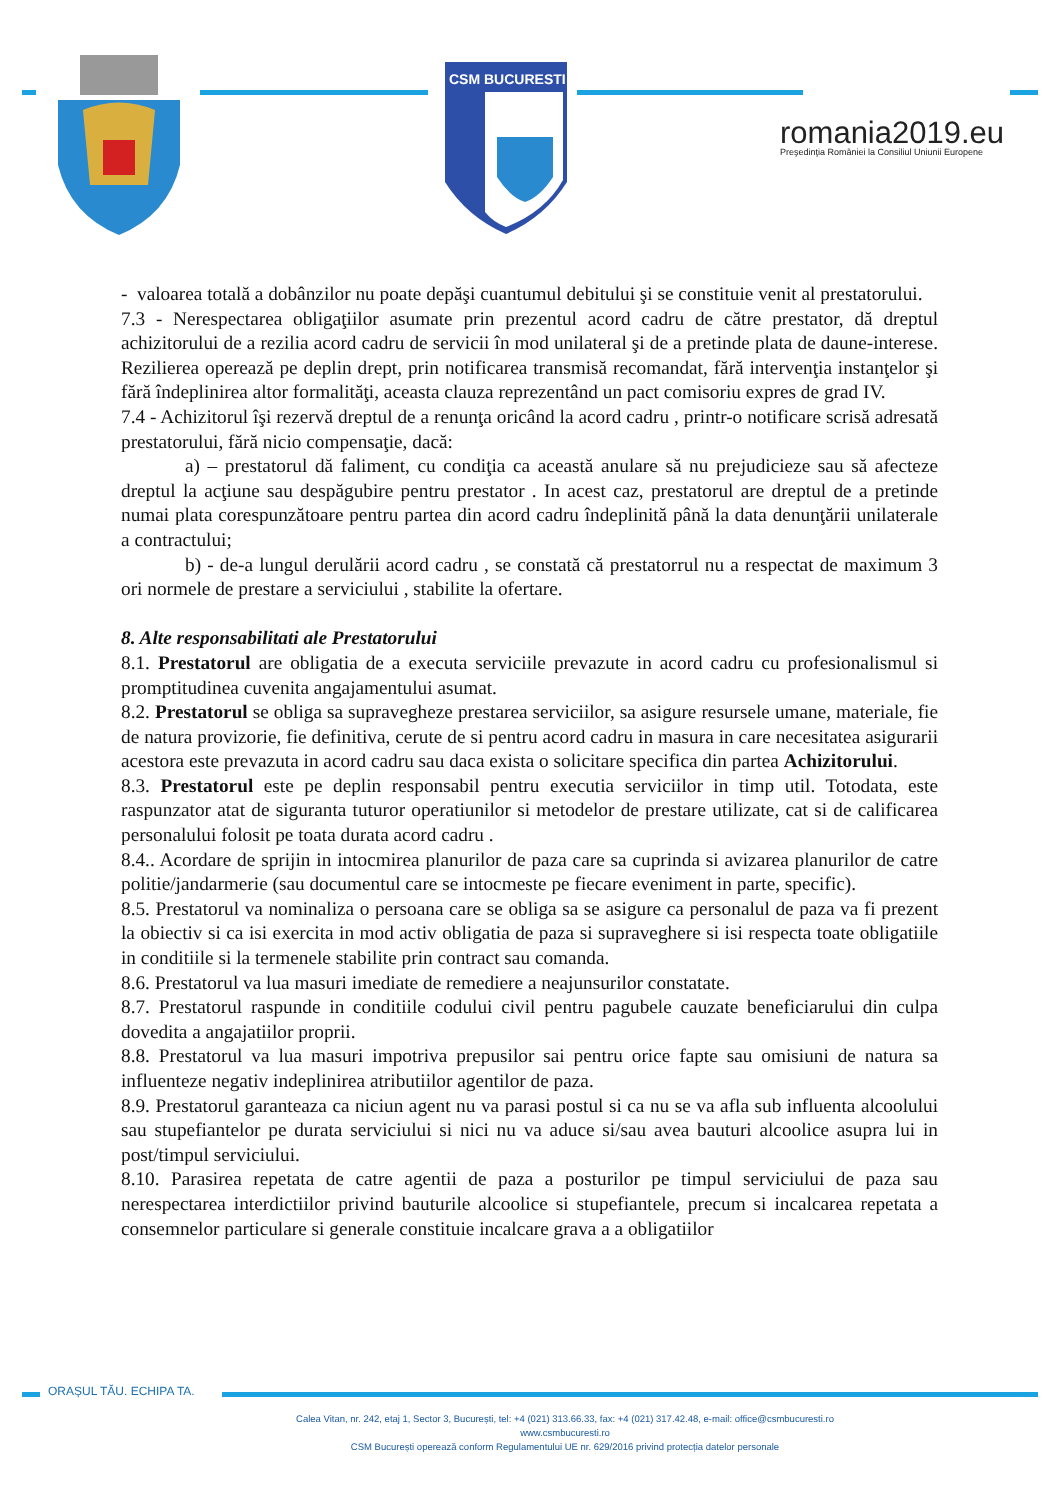CSM BUCURESTI
romania2019.eu
Preşedinţia României la Consiliul Uniunii Europene
- valoarea totală a dobânzilor nu poate depăşi cuantumul debitului şi se constituie venit al prestatorului.
7.3 - Nerespectarea obligaţiilor asumate prin prezentul acord cadru de către prestator, dă dreptul achizitorului de a rezilia acord cadru de servicii în mod unilateral şi de a pretinde plata de daune-interese. Rezilierea operează pe deplin drept, prin notificarea transmisă recomandat, fără intervenţia instanţelor şi fără îndeplinirea altor formalităţi, aceasta clauza reprezentând un pact comisoriu expres de grad IV.
7.4 - Achizitorul îşi rezervă dreptul de a renunţa oricând la acord cadru , printr-o notificare scrisă adresată prestatorului, fără nicio compensaţie, dacă:
a) – prestatorul dă faliment, cu condiţia ca această anulare să nu prejudicieze sau să afecteze dreptul la acţiune sau despăgubire pentru prestator . In acest caz, prestatorul are dreptul de a pretinde numai plata corespunzătoare pentru partea din acord cadru îndeplinită până la data denunţării unilaterale a contractului;
b) - de-a lungul derulării acord cadru , se constată că prestatorrul nu a respectat de maximum 3 ori normele de prestare a serviciului , stabilite la ofertare.
8. Alte responsabilitati ale Prestatorului
8.1. Prestatorul are obligatia de a executa serviciile prevazute in acord cadru cu profesionalismul si promptitudinea cuvenita angajamentului asumat.
8.2. Prestatorul se obliga sa supravegheze prestarea serviciilor, sa asigure resursele umane, materiale, fie de natura provizorie, fie definitiva, cerute de si pentru acord cadru in masura in care necesitatea asigurarii acestora este prevazuta in acord cadru sau daca exista o solicitare specifica din partea Achizitorului.
8.3. Prestatorul este pe deplin responsabil pentru executia serviciilor in timp util. Totodata, este raspunzator atat de siguranta tuturor operatiunilor si metodelor de prestare utilizate, cat si de calificarea personalului folosit pe toata durata acord cadru .
8.4.. Acordare de sprijin in intocmirea planurilor de paza care sa cuprinda si avizarea planurilor de catre politie/jandarmerie (sau documentul care se intocmeste pe fiecare eveniment in parte, specific).
8.5. Prestatorul va nominaliza o persoana care se obliga sa se asigure ca personalul de paza va fi prezent la obiectiv si ca isi exercita in mod activ obligatia de paza si supraveghere si isi respecta toate obligatiile in conditiile si la termenele stabilite prin contract sau comanda.
8.6. Prestatorul va lua masuri imediate de remediere a neajunsurilor constatate.
8.7. Prestatorul raspunde in conditiile codului civil pentru pagubele cauzate beneficiarului din culpa dovedita a angajatiilor proprii.
8.8. Prestatorul va lua masuri impotriva prepusilor sai pentru orice fapte sau omisiuni de natura sa influenteze negativ indeplinirea atributiilor agentilor de paza.
8.9. Prestatorul garanteaza ca niciun agent nu va parasi postul si ca nu se va afla sub influenta alcoolului sau stupefiantelor pe durata serviciului si nici nu va aduce si/sau avea bauturi alcoolice asupra lui in post/timpul serviciului.
8.10. Parasirea repetata de catre agentii de paza a posturilor pe timpul serviciului de paza sau nerespectarea interdictiilor privind bauturile alcoolice si stupefiantele, precum si incalcarea repetata a consemnelor particulare si generale constituie incalcare grava a a obligatiilor
ORAȘUL TĂU. ECHIPA TA.
Calea Vitan, nr. 242, etaj 1, Sector 3, București, tel: +4 (021) 313.66.33, fax: +4 (021) 317.42.48, e-mail: office@csmbucuresti.ro
www.csmbucuresti.ro
CSM București operează conform Regulamentului UE nr. 629/2016 privind protecția datelor personale